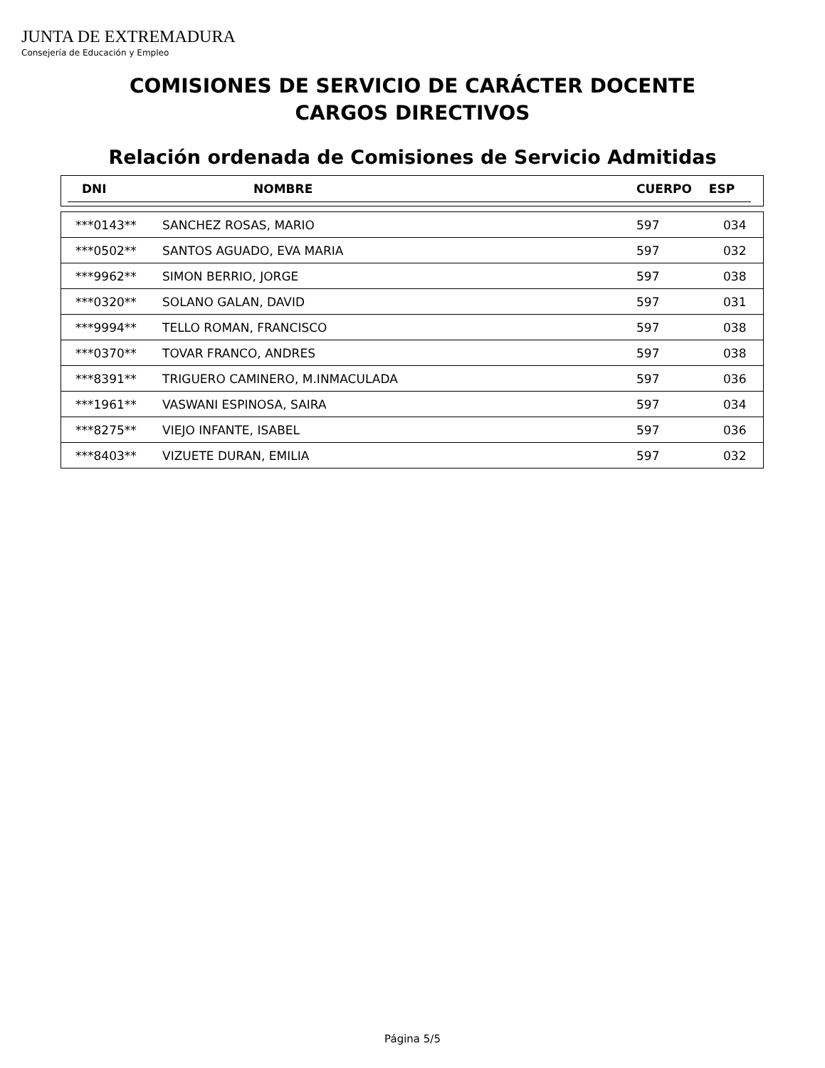JUNTA DE EXTREMADURA
Consejería de Educación y Empleo
COMISIONES DE SERVICIO DE CARÁCTER DOCENTE
CARGOS DIRECTIVOS
Relación ordenada de Comisiones de Servicio Admitidas
| DNI | NOMBRE | CUERPO | ESP |
| --- | --- | --- | --- |
| ***0143** | SANCHEZ ROSAS, MARIO | 597 | 034 |
| ***0502** | SANTOS AGUADO, EVA MARIA | 597 | 032 |
| ***9962** | SIMON BERRIO, JORGE | 597 | 038 |
| ***0320** | SOLANO GALAN, DAVID | 597 | 031 |
| ***9994** | TELLO ROMAN, FRANCISCO | 597 | 038 |
| ***0370** | TOVAR FRANCO, ANDRES | 597 | 038 |
| ***8391** | TRIGUERO CAMINERO, M.INMACULADA | 597 | 036 |
| ***1961** | VASWANI ESPINOSA, SAIRA | 597 | 034 |
| ***8275** | VIEJO INFANTE, ISABEL | 597 | 036 |
| ***8403** | VIZUETE DURAN, EMILIA | 597 | 032 |
Página 5/5